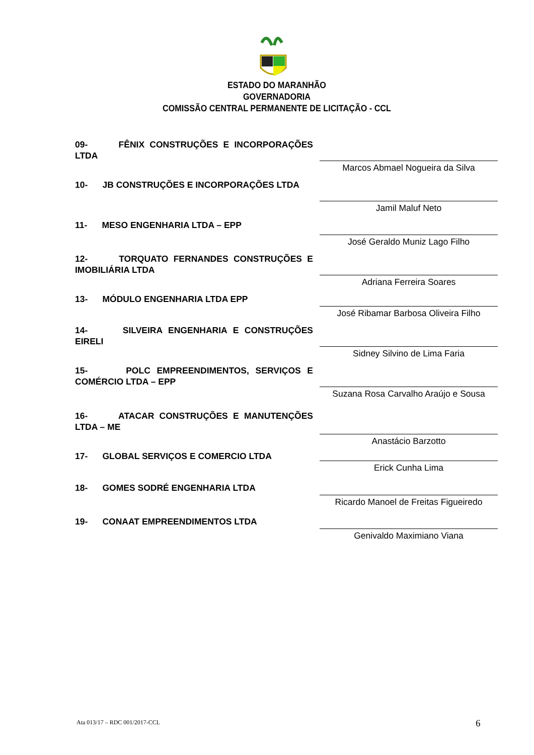ESTADO DO MARANHÃO
GOVERNADORIA
COMISSÃO CENTRAL PERMANENTE DE LICITAÇÃO - CCL
09- FÊNIX CONSTRUÇÕES E INCORPORAÇÕES LTDA
Marcos Abmael Nogueira da Silva
10- JB CONSTRUÇÕES E INCORPORAÇÕES LTDA Jamil Maluf Neto
11- MESO ENGENHARIA LTDA – EPP José Geraldo Muniz Lago Filho
12- TORQUATO FERNANDES CONSTRUÇÕES E IMOBILIÁRIA LTDA
Adriana Ferreira Soares
13- MÓDULO ENGENHARIA LTDA EPP José Ribamar Barbosa Oliveira Filho
14- SILVEIRA ENGENHARIA E CONSTRUÇÕES EIRELI
Sidney Silvino de Lima Faria
15- POLC EMPREENDIMENTOS, SERVIÇOS E COMÉRCIO LTDA – EPP
Suzana Rosa Carvalho Araújo e Sousa
16- ATACAR CONSTRUÇÕES E MANUTENÇÕES LTDA – ME
Anastácio Barzotto
17- GLOBAL SERVIÇOS E COMERCIO LTDA Erick Cunha Lima
18- GOMES SODRÉ ENGENHARIA LTDA Ricardo Manoel de Freitas Figueiredo
19- CONAAT EMPREENDIMENTOS LTDA Genivaldo Maximiano Viana
Ata 013/17 – RDC 001/2017-CCL 6